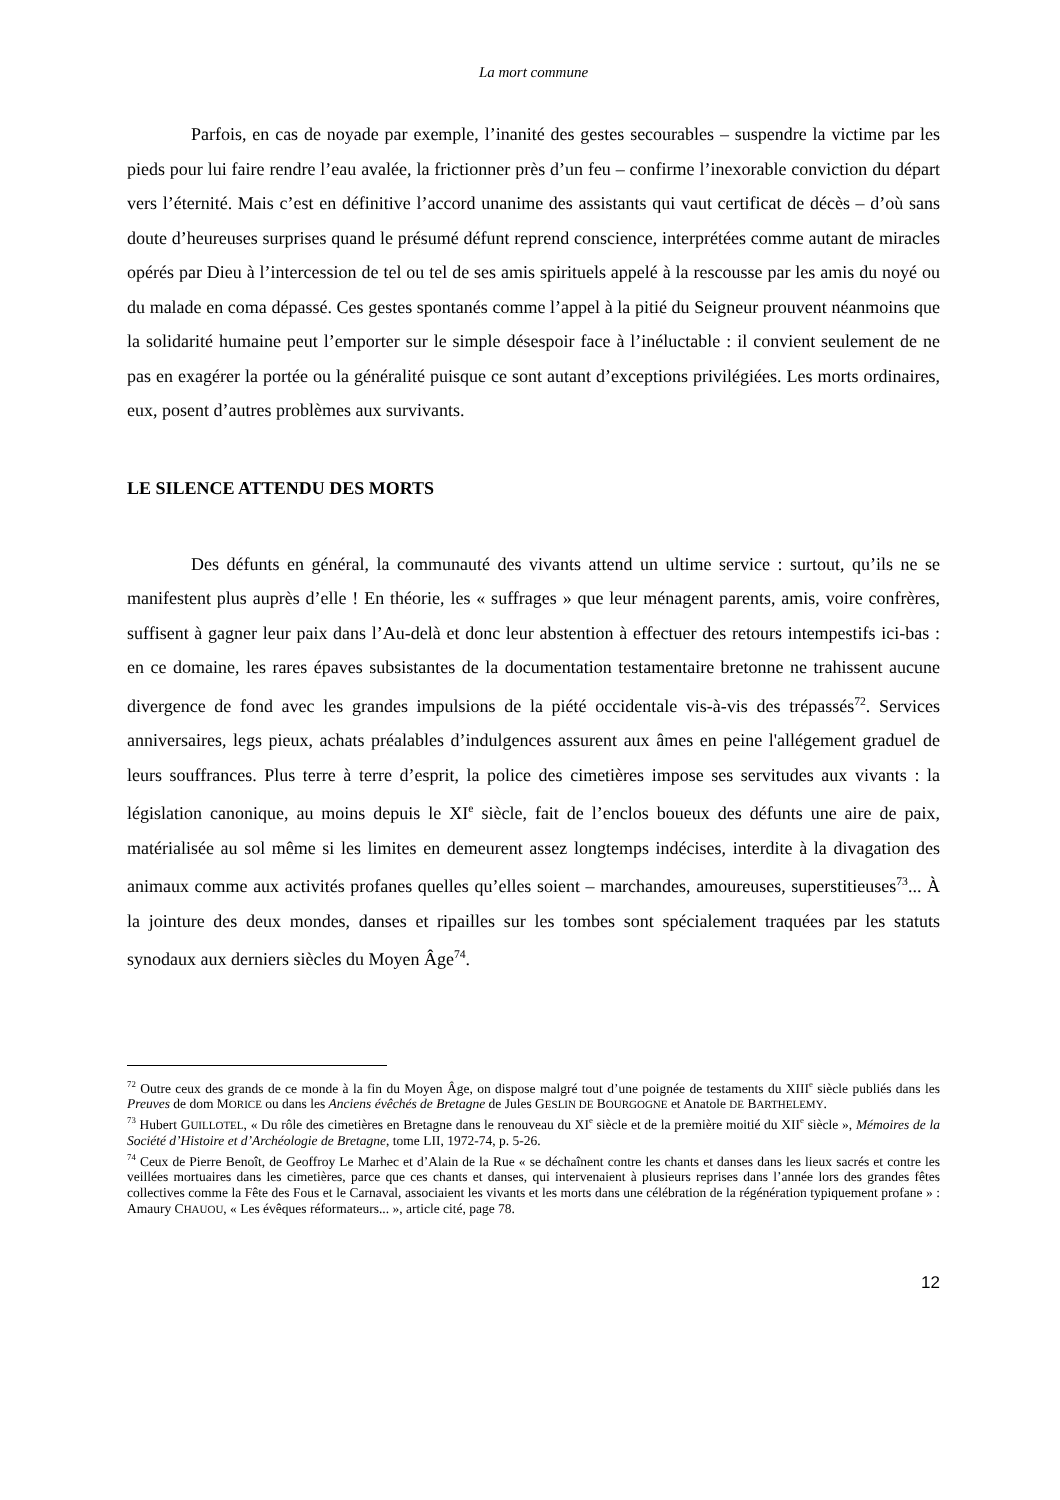La mort commune
Parfois, en cas de noyade par exemple, l’inanité des gestes secourables – suspendre la victime par les pieds pour lui faire rendre l’eau avalée, la frictionner près d’un feu – confirme l’inexorable conviction du départ vers l’éternité. Mais c’est en définitive l’accord unanime des assistants qui vaut certificat de décès – d’où sans doute d’heureuses surprises quand le présumé défunt reprend conscience, interprétées comme autant de miracles opérés par Dieu à l’intercession de tel ou tel de ses amis spirituels appelé à la rescousse par les amis du noyé ou du malade en coma dépassé. Ces gestes spontanés comme l’appel à la pitié du Seigneur prouvent néanmoins que la solidarité humaine peut l’emporter sur le simple désespoir face à l’inéluctable : il convient seulement de ne pas en exagérer la portée ou la généralité puisque ce sont autant d’exceptions privilégiées. Les morts ordinaires, eux, posent d’autres problèmes aux survivants.
LE SILENCE ATTENDU DES MORTS
Des défunts en général, la communauté des vivants attend un ultime service : surtout, qu’ils ne se manifestent plus auprès d’elle ! En théorie, les « suffrages » que leur ménagent parents, amis, voire confrères, suffisent à gagner leur paix dans l’Au-delà et donc leur abstention à effectuer des retours intempestifs ici-bas : en ce domaine, les rares épaves subsistantes de la documentation testamentaire bretonne ne trahissent aucune divergence de fond avec les grandes impulsions de la piété occidentale vis-à-vis des trépassés<sup>72</sup>. Services anniversaires, legs pieux, achats préalables d’indulgences assurent aux âmes en peine l'allégement graduel de leurs souffrances. Plus terre à terre d’esprit, la police des cimetières impose ses servitudes aux vivants : la législation canonique, au moins depuis le XI<sup>e</sup> siècle, fait de l’enclos boueux des défunts une aire de paix, matérialisée au sol même si les limites en demeurent assez longtemps indécises, interdite à la divagation des animaux comme aux activités profanes quelles qu’elles soient – marchandes, amoureuses, superstitieuses<sup>73</sup>... À la jointure des deux mondes, danses et ripailles sur les tombes sont spécialement traquées par les statuts synodaux aux derniers siècles du Moyen Âge<sup>74</sup>.
<sup>72</sup> Outre ceux des grands de ce monde à la fin du Moyen Âge, on dispose malgré tout d’une poignée de testaments du XIII<sup>e</sup> siècle publiés dans les Preuves de dom MORICE ou dans les Anciens évêchés de Bretagne de Jules GESLIN DE BOURGOGNE et Anatole DE BARTHELEMY.
<sup>73</sup> Hubert GUILLOTEL, « Du rôle des cimetières en Bretagne dans le renouveau du XI<sup>e</sup> siècle et de la première moitié du XII<sup>e</sup> siècle », Mémoires de la Société d’Histoire et d’Archéologie de Bretagne, tome LII, 1972-74, p. 5-26.
<sup>74</sup> Ceux de Pierre Benoît, de Geoffroy Le Marhec et d’Alain de la Rue « se déchaînent contre les chants et danses dans les lieux sacrés et contre les veillées mortuaires dans les cimetières, parce que ces chants et danses, qui intervenaient à plusieurs reprises dans l’année lors des grandes fêtes collectives comme la Fête des Fous et le Carnaval, associaient les vivants et les morts dans une célébration de la régénération typiquement profane » : Amaury CHAUOU, « Les évêques réformateurs... », article cité, page 78.
12